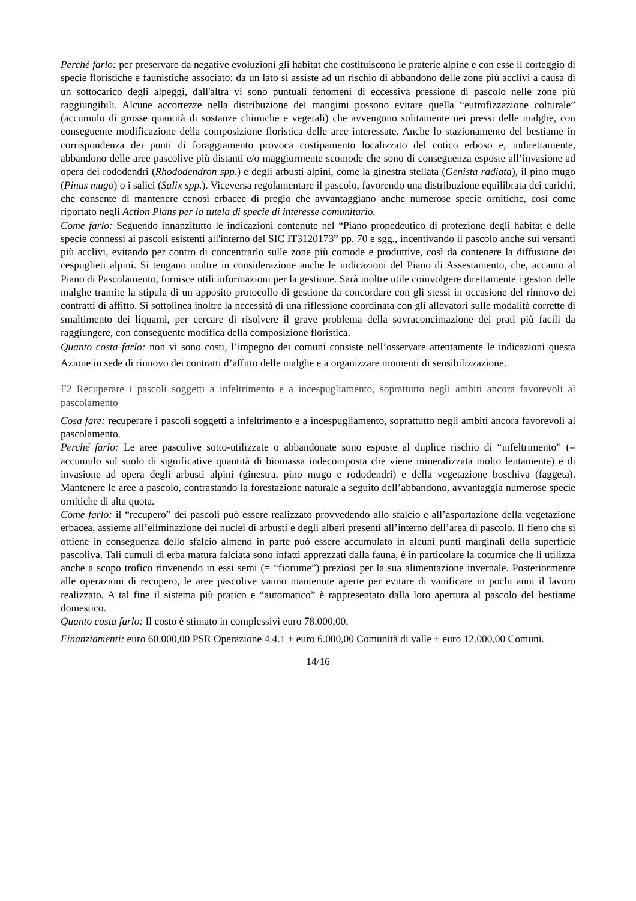Perché farlo: per preservare da negative evoluzioni gli habitat che costituiscono le praterie alpine e con esse il corteggio di specie floristiche e faunistiche associato: da un lato si assiste ad un rischio di abbandono delle zone più acclivi a causa di un sottocarico degli alpeggi, dall'altra vi sono puntuali fenomeni di eccessiva pressione di pascolo nelle zone più raggiungibili. Alcune accortezze nella distribuzione dei mangimi possono evitare quella “eutrofizzazione colturale” (accumulo di grosse quantità di sostanze chimiche e vegetali) che avvengono solitamente nei pressi delle malghe, con conseguente modificazione della composizione floristica delle aree interessate. Anche lo stazionamento del bestiame in corrispondenza dei punti di foraggiamento provoca costipamento localizzato del cotico erboso e, indirettamente, abbandono delle aree pascolive più distanti e/o maggiormente scomode che sono di conseguenza esposte all’invasione ad opera dei rododendri (Rhododendron spp.) e degli arbusti alpini, come la ginestra stellata (Genista radiata), il pino mugo (Pinus mugo) o i salici (Salix spp.). Viceversa regolamentare il pascolo, favorendo una distribuzione equilibrata dei carichi, che consente di mantenere cenosi erbacee di pregio che avvantaggiano anche numerose specie ornitiche, così come riportato negli Action Plans per la tutela di specie di interesse comunitario.
Come farlo: Seguendo innanzitutto le indicazioni contenute nel “Piano propedeutico di protezione degli habitat e delle specie connessi ai pascoli esistenti all'interno del SIC IT3120173” pp. 70 e sgg., incentivando il pascolo anche sui versanti più acclivi, evitando per contro di concentrarlo sulle zone più comode e produttive, così da contenere la diffusione dei cespuglieti alpini. Si tengano inoltre in considerazione anche le indicazioni del Piano di Assestamento, che, accanto al Piano di Pascolamento, fornisce utili informazioni per la gestione. Sarà inoltre utile coinvolgere direttamente i gestori delle malghe tramite la stipula di un apposito protocollo di gestione da concordare con gli stessi in occasione del rinnovo dei contratti di affitto. Si sottolinea inoltre la necessità di una riflessione coordinata con gli allevatori sulle modalità corrette di smaltimento dei liquami, per cercare di risolvere il grave problema della sovraconcimazione dei prati più facili da raggiungere, con conseguente modifica della composizione floristica.
Quanto costa farlo: non vi sono costi, l’impegno dei comuni consiste nell’osservare attentamente le indicazioni questa Azione in sede di rinnovo dei contratti d’affitto delle malghe e a organizzare momenti di sensibilizzazione.
F2 Recuperare i pascoli soggetti a infeltrimento e a incespugliamento, soprattutto negli ambiti ancora favorevoli al pascolamento
Cosa fare: recuperare i pascoli soggetti a infeltrimento e a incespugliamento, soprattutto negli ambiti ancora favorevoli al pascolamento.
Perché farlo: Le aree pascolive sotto-utilizzate o abbandonate sono esposte al duplice rischio di “infeltrimento” (= accumulo sul suolo di significative quantità di biomassa indecomposta che viene mineralizzata molto lentamente) e di invasione ad opera degli arbusti alpini (ginestra, pino mugo e rododendri) e della vegetazione boschiva (faggeta). Mantenere le aree a pascolo, contrastando la forestazione naturale a seguito dell’abbandono, avvantaggia numerose specie ornitiche di alta quota.
Come farlo: il “recupero” dei pascoli può essere realizzato provvedendo allo sfalcio e all’asportazione della vegetazione erbacea, assieme all’eliminazione dei nuclei di arbusti e degli alberi presenti all’interno dell’area di pascolo. Il fieno che si ottiene in conseguenza dello sfalcio almeno in parte può essere accumulato in alcuni punti marginali della superficie pascoliva. Tali cumuli di erba matura falciata sono infatti apprezzati dalla fauna, è in particolare la coturnice che li utilizza anche a scopo trofico rinvenendo in essi semi (= “fiorume”) preziosi per la sua alimentazione invernale. Posteriormente alle operazioni di recupero, le aree pascolive vanno mantenute aperte per evitare di vanificare in pochi anni il lavoro realizzato. A tal fine il sistema più pratico e “automatico” è rappresentato dalla loro apertura al pascolo del bestiame domestico.
Quanto costa farlo: Il costo è stimato in complessivi euro 78.000,00.
Finanziamenti: euro 60.000,00 PSR Operazione 4.4.1 + euro 6.000,00 Comunità di valle + euro 12.000,00 Comuni.
14/16